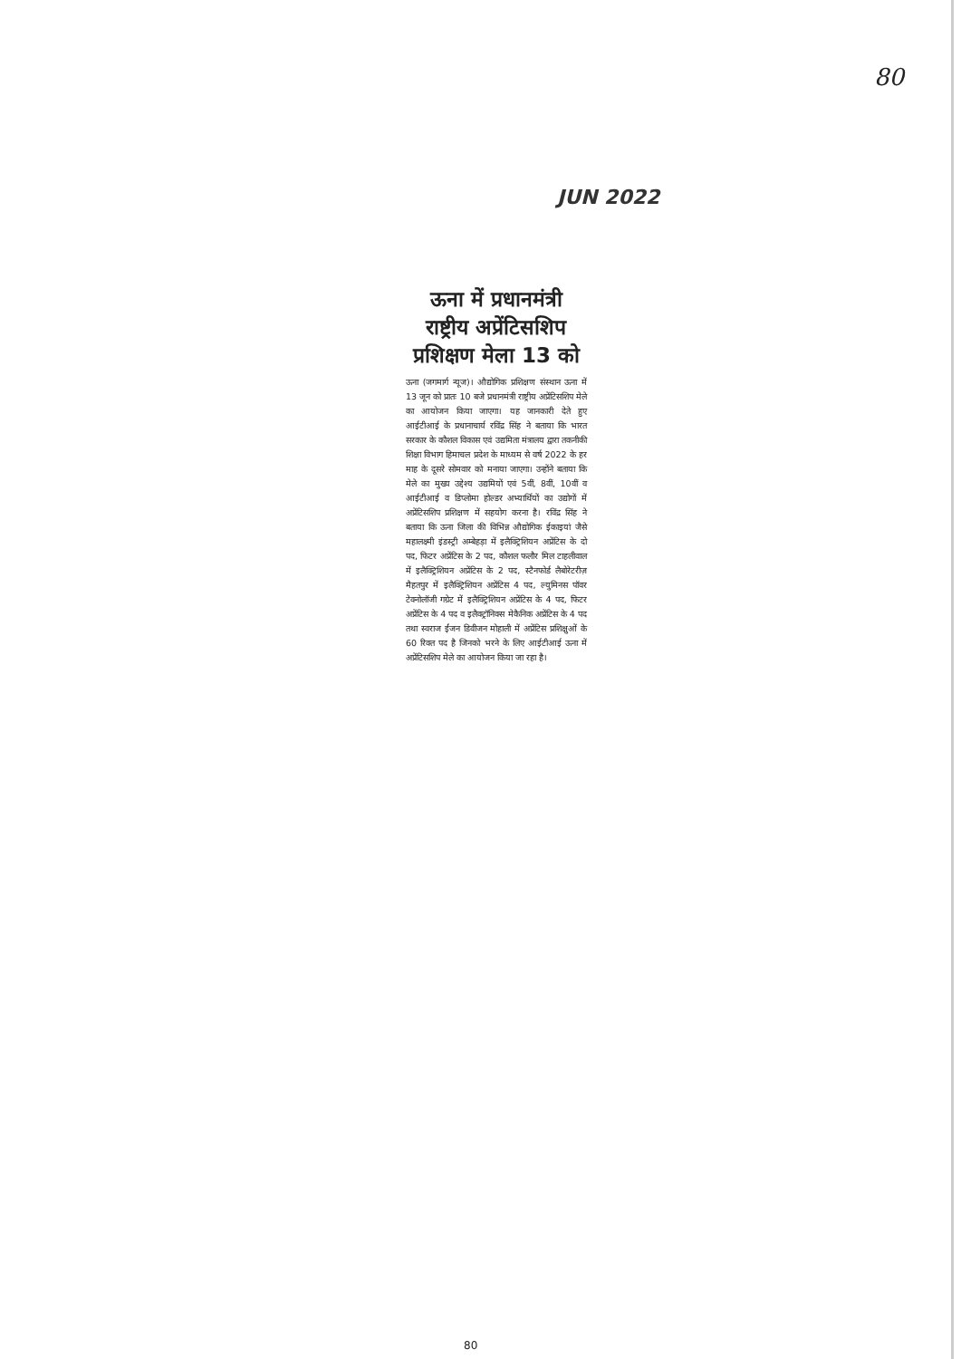80
JUN 2022
ऊना में प्रधानमंत्री राष्ट्रीय अप्रेंटिसशिप प्रशिक्षण मेला 13 को
ऊना (जगमार्ग न्यूज)। औद्योगिक प्रशिक्षण संस्थान ऊना में 13 जून को प्रातः 10 बजे प्रधानमंत्री राष्ट्रीय अप्रेंटिसशिप मेले का आयोजन किया जाएगा। यह जानकारी देते हुए आईटीआई के प्रधानाचार्य रविंद्र सिंह ने बताया कि भारत सरकार के कौशल विकास एवं उद्यमिता मंत्रालय द्वारा तकनीकी शिक्षा विभाग हिमाचल प्रदेश के माध्यम से वर्ष 2022 के हर माह के दूसरे सोमवार को मनाया जाएगा। उन्होंने बताया कि मेले का मुख्य उद्देश्य उद्यमियों एवं 5वीं, 8वीं, 10वीं व आईटीआई व डिप्लोमा होल्डर अभ्यार्थियों का उद्योगों में अप्रेंटिसशिप प्रशिक्षण में सहयोग करना है। रविंद्र सिंह ने बताया कि ऊना जिला की विभिन्न औद्योगिक ईकाइयां जैसे महालक्ष्मी इंडस्ट्री अम्बेहड़ा में इलैक्ट्रिशियन अप्रेंटिस के दो पद, फिटर अप्रेंटिस के 2 पद, कौशल फलौर मिल टाहलीवाल में इलैक्ट्रिशियन अप्रेंटिस के 2 पद, स्टैनफोर्ड लैबोरेटरीज़ मैहतपुर में इलैक्ट्रिशियन अप्रेंटिस 4 पद, ल्युमिनस पॉवर टेक्नोलॉजी गग्रेट में इलैक्ट्रिशियन अप्रेंटिस के 4 पद, फिटर अप्रेंटिस के 4 पद व इलैक्ट्रॉनिक्स मेकैनिक अप्रेंटिस के 4 पद तथा स्वराज ईंजन डिवीजन मोहाली में अप्रेंटिस प्रशिक्षुओं के 60 रिक्त पद है जिनको भरने के लिए आईटीआई ऊना में अप्रेंटिसशिप मेले का आयोजन किया जा रहा है।
80